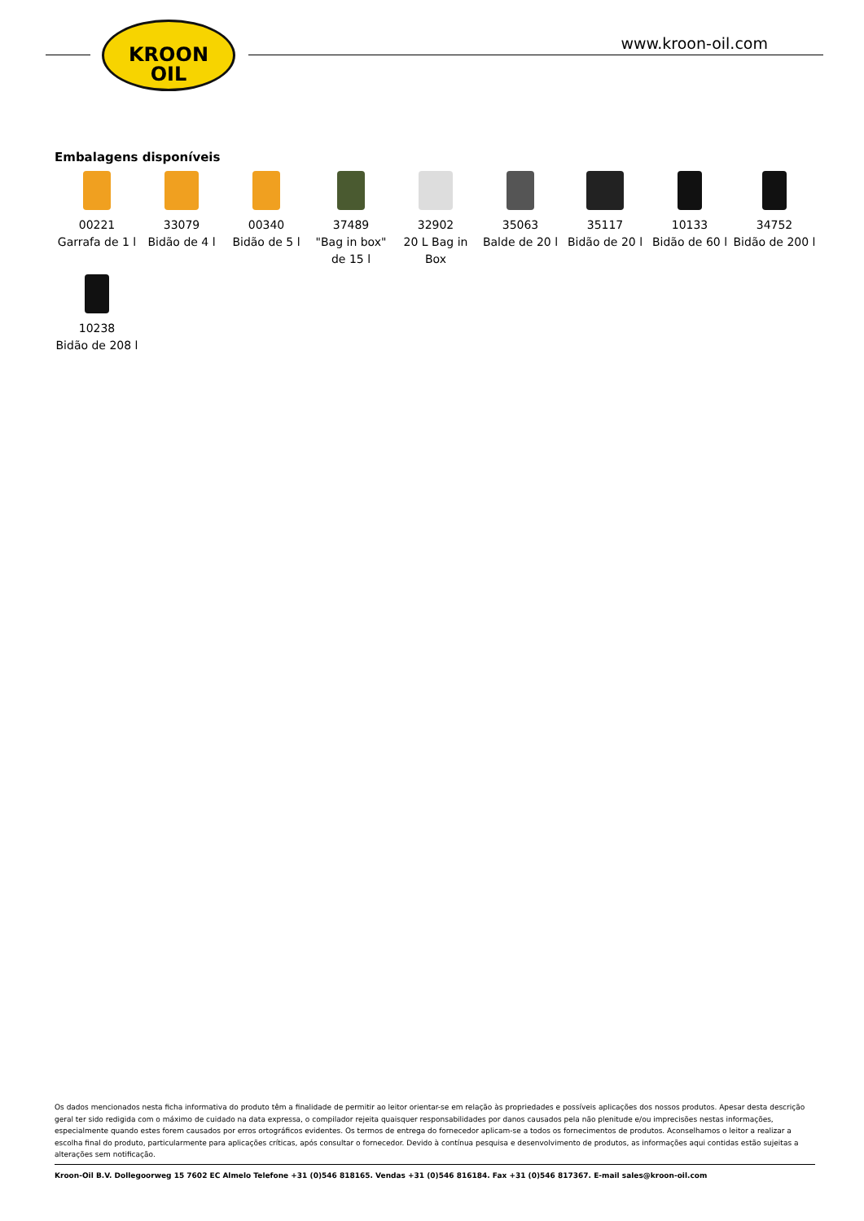KROON
OIL
www.kroon-oil.com
Embalagens disponíveis
00221
Garrafa de 1 l
33079
Bidão de 4 l
00340
Bidão de 5 l
37489
"Bag in box" de 15 l
32902
20 L Bag in Box
35063
Balde de 20 l
35117
Bidão de 20 l
10133
Bidão de 60 l
34752
Bidão de 200 l
10238
Bidão de 208 l
Os dados mencionados nesta ficha informativa do produto têm a finalidade de permitir ao leitor orientar-se em relação às propriedades e possíveis aplicações dos nossos produtos. Apesar desta descrição geral ter sido redigida com o máximo de cuidado na data expressa, o compilador rejeita quaisquer responsabilidades por danos causados pela não plenitude e/ou imprecisões nestas informações, especialmente quando estes forem causados por erros ortográficos evidentes. Os termos de entrega do fornecedor aplicam-se a todos os fornecimentos de produtos. Aconselhamos o leitor a realizar a escolha final do produto, particularmente para aplicações críticas, após consultar o fornecedor. Devido à contínua pesquisa e desenvolvimento de produtos, as informações aqui contidas estão sujeitas a alterações sem notificação.
Kroon-Oil B.V. Dollegoorweg 15 7602 EC Almelo Telefone +31 (0)546 818165. Vendas +31 (0)546 816184. Fax +31 (0)546 817367. E-mail sales@kroon-oil.com